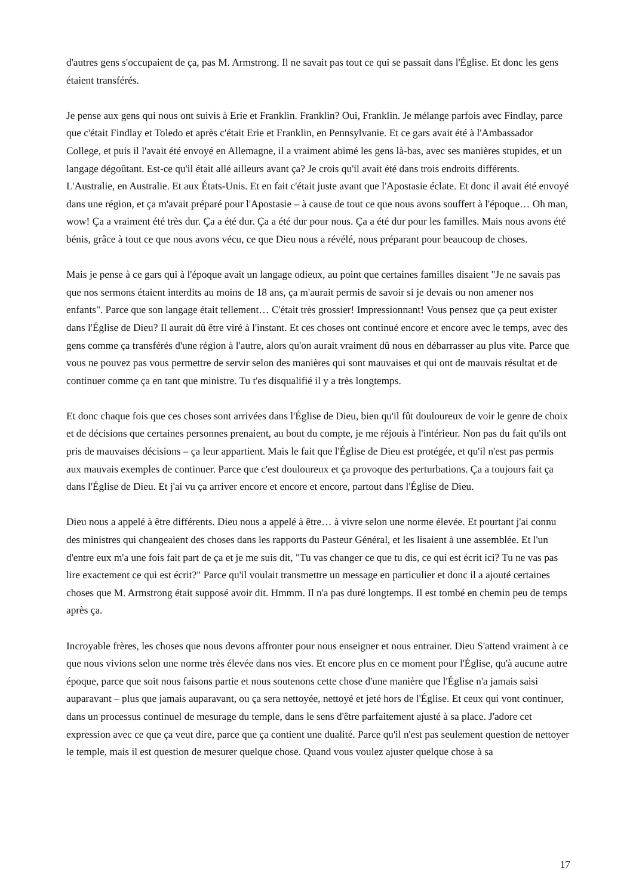d'autres gens s'occupaient de ça, pas M. Armstrong. Il ne savait pas tout ce qui se passait dans l'Église. Et donc les gens étaient transférés.
Je pense aux gens qui nous ont suivis à Erie et Franklin. Franklin? Oui, Franklin. Je mélange parfois avec Findlay, parce que c'était Findlay et Toledo et après c'était Erie et Franklin, en Pennsylvanie. Et ce gars avait été à l'Ambassador College, et puis il l'avait été envoyé en Allemagne, il a vraiment abimé les gens là-bas, avec ses manières stupides, et un langage dégoûtant. Est-ce qu'il était allé ailleurs avant ça? Je crois qu'il avait été dans trois endroits différents. L'Australie, en Australie. Et aux États-Unis. Et en fait c'était juste avant que l'Apostasie éclate. Et donc il avait été envoyé dans une région, et ça m'avait préparé pour l'Apostasie – à cause de tout ce que nous avons souffert à l'époque… Oh man, wow! Ça a vraiment été très dur. Ça a été dur. Ça a été dur pour nous. Ça a été dur pour les familles. Mais nous avons été bénis, grâce à tout ce que nous avons vécu, ce que Dieu nous a révélé, nous préparant pour beaucoup de choses.
Mais je pense à ce gars qui à l'époque avait un langage odieux, au point que certaines familles disaient "Je ne savais pas que nos sermons étaient interdits au moins de 18 ans, ça m'aurait permis de savoir si je devais ou non amener nos enfants". Parce que son langage était tellement… C'était très grossier! Impressionnant! Vous pensez que ça peut exister dans l'Église de Dieu? Il aurait dû être viré à l'instant. Et ces choses ont continué encore et encore avec le temps, avec des gens comme ça transférés d'une région à l'autre, alors qu'on aurait vraiment dû nous en débarrasser au plus vite. Parce que vous ne pouvez pas vous permettre de servir selon des manières qui sont mauvaises et qui ont de mauvais résultat et de continuer comme ça en tant que ministre. Tu t'es disqualifié il y a très longtemps.
Et donc chaque fois que ces choses sont arrivées dans l'Église de Dieu, bien qu'il fût douloureux de voir le genre de choix et de décisions que certaines personnes prenaient, au bout du compte, je me réjouis à l'intérieur. Non pas du fait qu'ils ont pris de mauvaises décisions – ça leur appartient. Mais le fait que l'Église de Dieu est protégée, et qu'il n'est pas permis aux mauvais exemples de continuer. Parce que c'est douloureux et ça provoque des perturbations. Ça a toujours fait ça dans l'Église de Dieu. Et j'ai vu ça arriver encore et encore et encore, partout dans l'Église de Dieu.
Dieu nous a appelé à être différents. Dieu nous a appelé à être… à vivre selon une norme élevée. Et pourtant j'ai connu des ministres qui changeaient des choses dans les rapports du Pasteur Général, et les lisaient à une assemblée. Et l'un d'entre eux m'a une fois fait part de ça et je me suis dit, "Tu vas changer ce que tu dis, ce qui est écrit ici? Tu ne vas pas lire exactement ce qui est écrit?" Parce qu'il voulait transmettre un message en particulier et donc il a ajouté certaines choses que M. Armstrong était supposé avoir dit. Hmmm. Il n'a pas duré longtemps. Il est tombé en chemin peu de temps après ça.
Incroyable frères, les choses que nous devons affronter pour nous enseigner et nous entrainer. Dieu S'attend vraiment à ce que nous vivions selon une norme très élevée dans nos vies. Et encore plus en ce moment pour l'Église, qu'à aucune autre époque, parce que soit nous faisons partie et nous soutenons cette chose d'une manière que l'Église n'a jamais saisi auparavant – plus que jamais auparavant, ou ça sera nettoyée, nettoyé et jeté hors de l'Église. Et ceux qui vont continuer, dans un processus continuel de mesurage du temple, dans le sens d'être parfaitement ajusté à sa place. J'adore cet expression avec ce que ça veut dire, parce que ça contient une dualité. Parce qu'il n'est pas seulement question de nettoyer le temple, mais il est question de mesurer quelque chose. Quand vous voulez ajuster quelque chose à sa
17